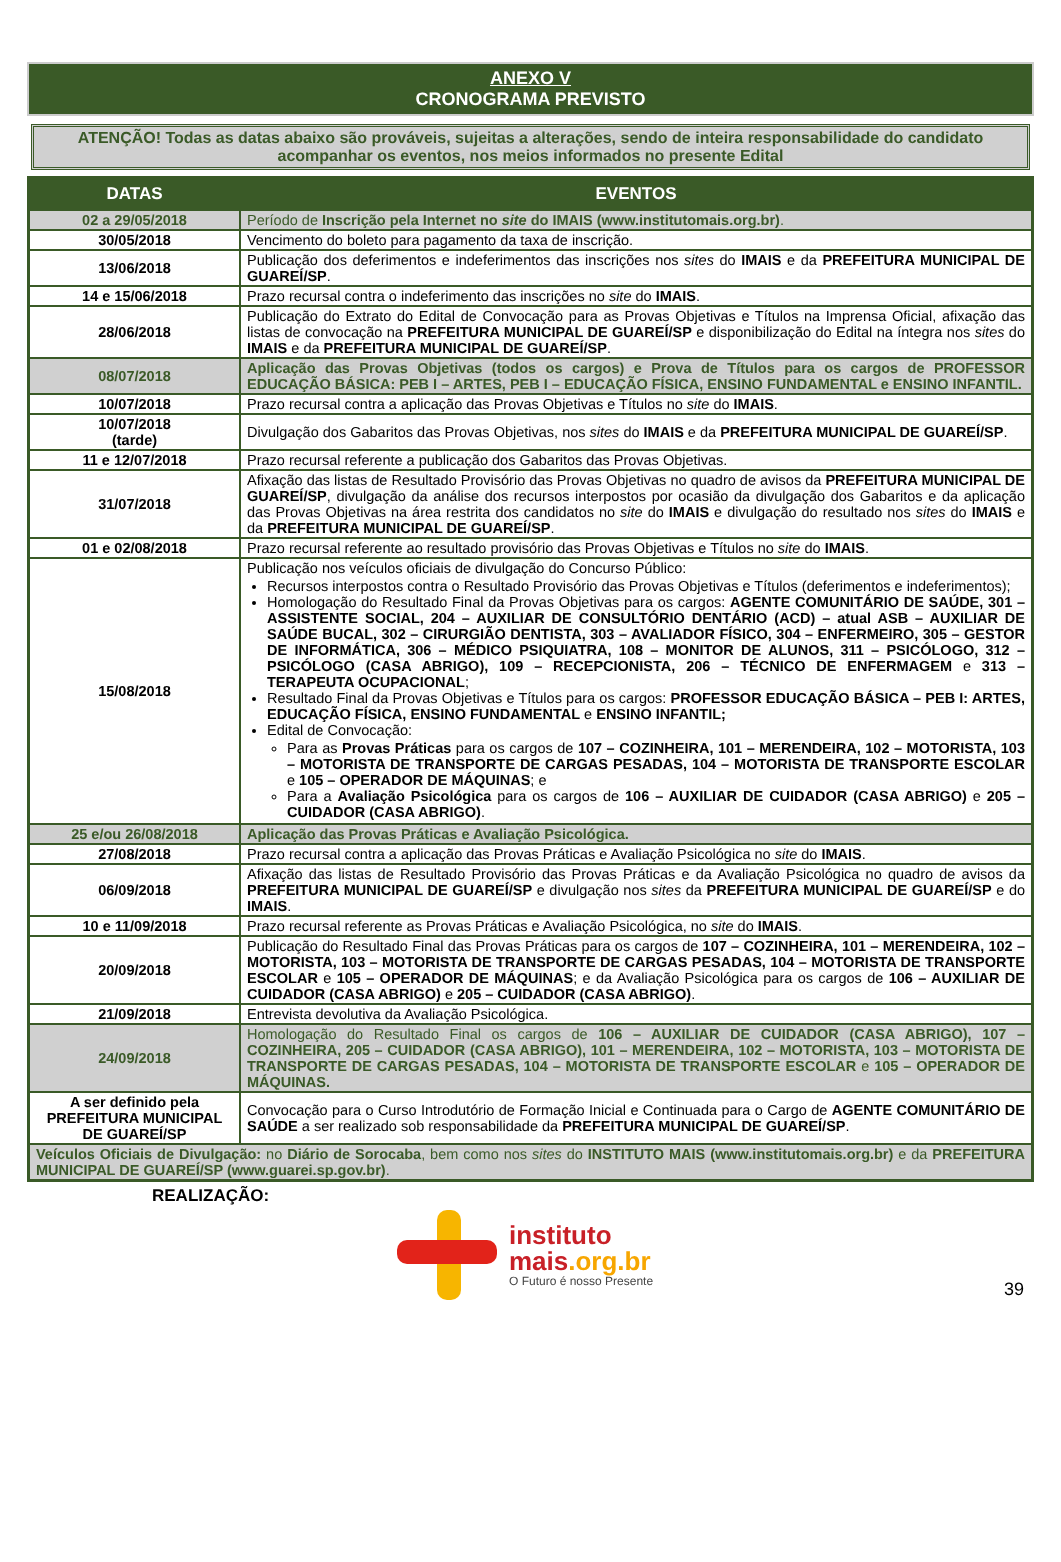ANEXO V
CRONOGRAMA PREVISTO
ATENÇÃO! Todas as datas abaixo são prováveis, sujeitas a alterações, sendo de inteira responsabilidade do candidato acompanhar os eventos, nos meios informados no presente Edital
| DATAS | EVENTOS |
| --- | --- |
| 02 a 29/05/2018 | Período de Inscrição pela Internet no site do IMAIS (www.institutomais.org.br) . |
| 30/05/2018 | Vencimento do boleto para pagamento da taxa de inscrição. |
| 13/06/2018 | Publicação dos deferimentos e indeferimentos das inscrições nos sites do IMAIS e da PREFEITURA MUNICIPAL DE GUAREÍ/SP . |
| 14 e 15/06/2018 | Prazo recursal contra o indeferimento das inscrições no site do IMAIS . |
| 28/06/2018 | Publicação do Extrato do Edital de Convocação para as Provas Objetivas e Títulos na Imprensa Oficial, afixação das listas de convocação na PREFEITURA MUNICIPAL DE GUAREÍ/SP e disponibilização do Edital na íntegra nos sites do IMAIS e da PREFEITURA MUNICIPAL DE GUAREÍ/SP . |
| 08/07/2018 | Aplicação das Provas Objetivas (todos os cargos) e Prova de Títulos para os cargos de PROFESSOR EDUCAÇÃO BÁSICA: PEB I – ARTES, PEB I – EDUCAÇÃO FÍSICA, ENSINO FUNDAMENTAL e ENSINO INFANTIL. |
| 10/07/2018 | Prazo recursal contra a aplicação das Provas Objetivas e Títulos no site do IMAIS . |
| 10/07/2018 (tarde) | Divulgação dos Gabaritos das Provas Objetivas, nos sites do IMAIS e da PREFEITURA MUNICIPAL DE GUAREÍ/SP . |
| 11 e 12/07/2018 | Prazo recursal referente a publicação dos Gabaritos das Provas Objetivas. |
| 31/07/2018 | Afixação das listas de Resultado Provisório das Provas Objetivas no quadro de avisos da PREFEITURA MUNICIPAL DE GUAREÍ/SP , divulgação da análise dos recursos interpostos por ocasião da divulgação dos Gabaritos e da aplicação das Provas Objetivas na área restrita dos candidatos no site do IMAIS e divulgação do resultado nos sites do IMAIS e da PREFEITURA MUNICIPAL DE GUAREÍ/SP . |
| 01 e 02/08/2018 | Prazo recursal referente ao resultado provisório das Provas Objetivas e Títulos no site do IMAIS . |
| 15/08/2018 | Publicação nos veículos oficiais de divulgação do Concurso Público: Recursos interpostos contra o Resultado Provisório das Provas Objetivas e Títulos (deferimentos e indeferimentos); Homologação do Resultado Final da Provas Objetivas para os cargos: AGENTE COMUNITÁRIO DE SAÚDE, 301 – ASSISTENTE SOCIAL, 204 – AUXILIAR DE CONSULTÓRIO DENTÁRIO (ACD) – atual ASB – AUXILIAR DE SAÚDE BUCAL, 302 – CIRURGIÃO DENTISTA, 303 – AVALIADOR FÍSICO, 304 – ENFERMEIRO, 305 – GESTOR DE INFORMÁTICA, 306 – MÉDICO PSIQUIATRA, 108 – MONITOR DE ALUNOS, 311 – PSICÓLOGO, 312 – PSICÓLOGO (CASA ABRIGO), 109 – RECEPCIONISTA, 206 – TÉCNICO DE ENFERMAGEM e 313 – TERAPEUTA OCUPACIONAL ; Resultado Final da Provas Objetivas e Títulos para os cargos: PROFESSOR EDUCAÇÃO BÁSICA – PEB I: ARTES, EDUCAÇÃO FÍSICA, ENSINO FUNDAMENTAL e ENSINO INFANTIL; Edital de Convocação: Para as Provas Práticas para os cargos de 107 – COZINHEIRA, 101 – MERENDEIRA, 102 – MOTORISTA, 103 – MOTORISTA DE TRANSPORTE DE CARGAS PESADAS, 104 – MOTORISTA DE TRANSPORTE ESCOLAR e 105 – OPERADOR DE MÁQUINAS ; e Para a Avaliação Psicológica para os cargos de 106 – AUXILIAR DE CUIDADOR (CASA ABRIGO) e 205 – CUIDADOR (CASA ABRIGO) . |
| 25 e/ou 26/08/2018 | Aplicação das Provas Práticas e Avaliação Psicológica. |
| 27/08/2018 | Prazo recursal contra a aplicação das Provas Práticas e Avaliação Psicológica no site do IMAIS . |
| 06/09/2018 | Afixação das listas de Resultado Provisório das Provas Práticas e da Avaliação Psicológica no quadro de avisos da PREFEITURA MUNICIPAL DE GUAREÍ/SP e divulgação nos sites da PREFEITURA MUNICIPAL DE GUAREÍ/SP e do IMAIS . |
| 10 e 11/09/2018 | Prazo recursal referente as Provas Práticas e Avaliação Psicológica, no site do IMAIS . |
| 20/09/2018 | Publicação do Resultado Final das Provas Práticas para os cargos de 107 – COZINHEIRA, 101 – MERENDEIRA, 102 – MOTORISTA, 103 – MOTORISTA DE TRANSPORTE DE CARGAS PESADAS, 104 – MOTORISTA DE TRANSPORTE ESCOLAR e 105 – OPERADOR DE MÁQUINAS ; e da Avaliação Psicológica para os cargos de 106 – AUXILIAR DE CUIDADOR (CASA ABRIGO) e 205 – CUIDADOR (CASA ABRIGO) . |
| 21/09/2018 | Entrevista devolutiva da Avaliação Psicológica. |
| 24/09/2018 | Homologação do Resultado Final os cargos de 106 – AUXILIAR DE CUIDADOR (CASA ABRIGO), 107 – COZINHEIRA, 205 – CUIDADOR (CASA ABRIGO), 101 – MERENDEIRA, 102 – MOTORISTA, 103 – MOTORISTA DE TRANSPORTE DE CARGAS PESADAS, 104 – MOTORISTA DE TRANSPORTE ESCOLAR e 105 – OPERADOR DE MÁQUINAS. |
| A ser definido pela PREFEITURA MUNICIPAL DE GUAREÍ/SP | Convocação para o Curso Introdutório de Formação Inicial e Continuada para o Cargo de AGENTE COMUNITÁRIO DE SAÚDE a ser realizado sob responsabilidade da PREFEITURA MUNICIPAL DE GUAREÍ/SP . |
| Veículos Oficiais de Divulgação: no Diário de Sorocaba , bem como nos sites do INSTITUTO MAIS (www.institutomais.org.br) e da PREFEITURA MUNICIPAL DE GUAREÍ/SP (www.guarei.sp.gov.br) . | |
REALIZAÇÃO:
instituto
mais.org.br
O Futuro é nosso Presente
39